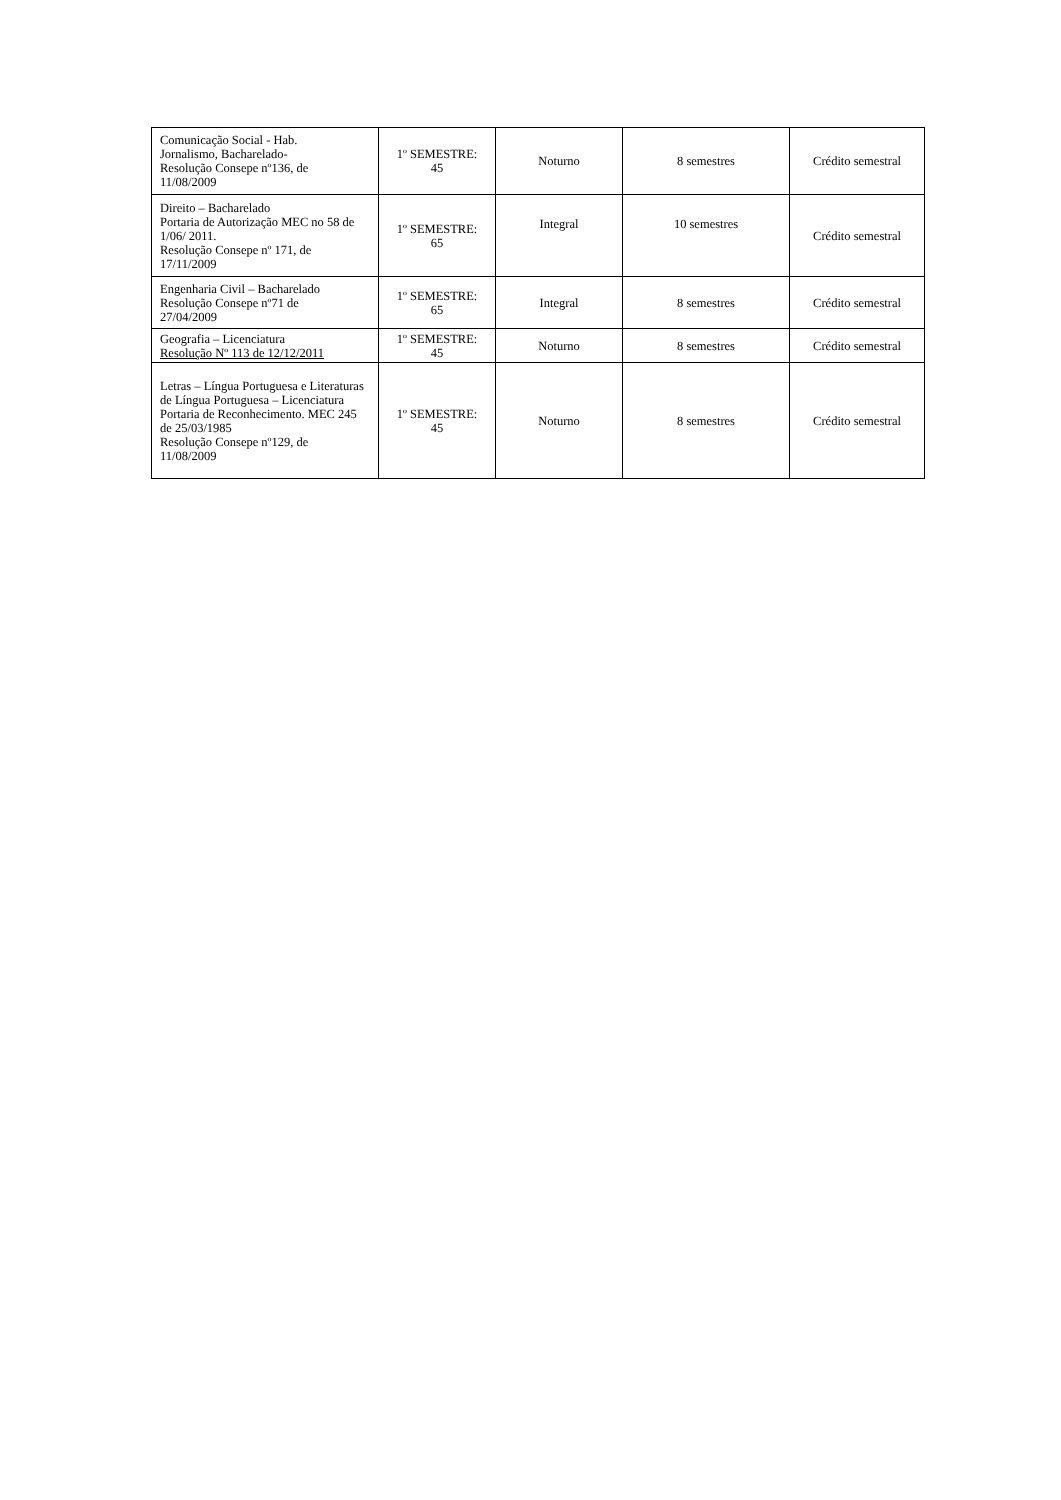| Comunicação Social - Hab. Jornalismo, Bacharelado- Resolução Consepe nº136, de 11/08/2009 | 1º SEMESTRE: 45 | Noturno | 8 semestres | Crédito semestral |
| Direito – Bacharelado Portaria de Autorização MEC no 58 de 1/06/ 2011. Resolução Consepe nº 171, de 17/11/2009 | 1º SEMESTRE: 65 | Integral | 10 semestres | Crédito semestral |
| Engenharia Civil – Bacharelado Resolução Consepe nº71 de 27/04/2009 | 1º SEMESTRE: 65 | Integral | 8 semestres | Crédito semestral |
| Geografia – Licenciatura Resolução Nº 113 de 12/12/2011 | 1º SEMESTRE: 45 | Noturno | 8 semestres | Crédito semestral |
| Letras – Língua Portuguesa e Literaturas de Língua Portuguesa – Licenciatura Portaria de Reconhecimento. MEC 245 de 25/03/1985 Resolução Consepe nº129, de 11/08/2009 | 1º SEMESTRE: 45 | Noturno | 8 semestres | Crédito semestral |